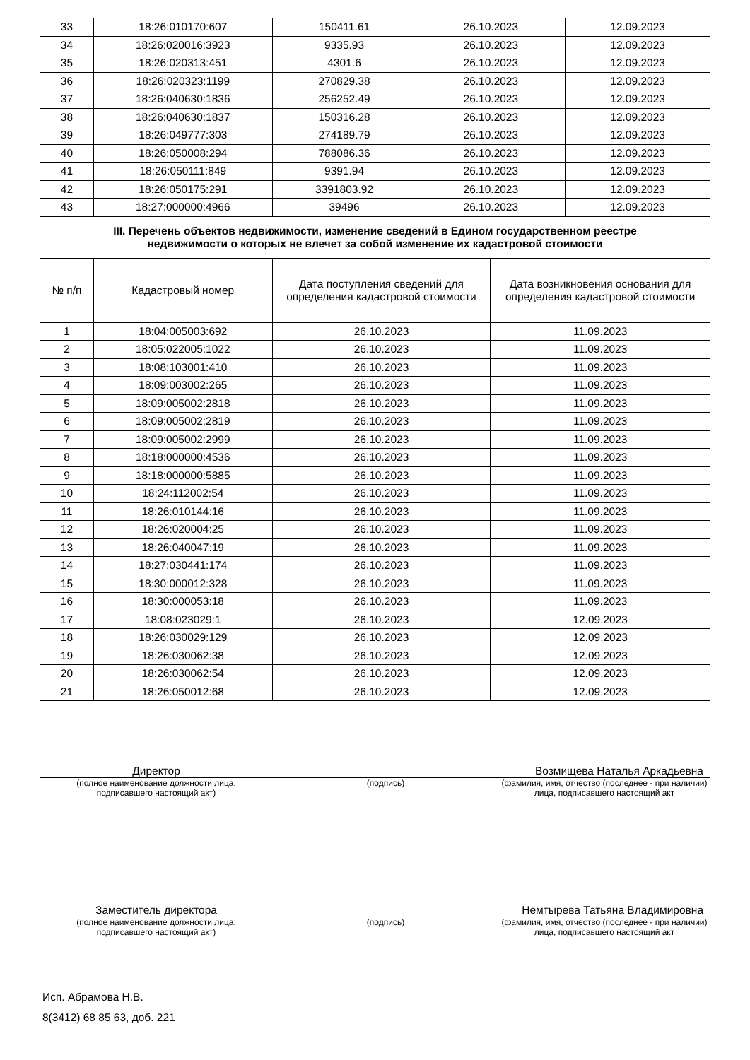| 33 | 18:26:010170:607 | 150411.61 | 26.10.2023 | | 12.09.2023 |
| 34 | 18:26:020016:3923 | 9335.93 | 26.10.2023 | | 12.09.2023 |
| 35 | 18:26:020313:451 | 4301.6 | 26.10.2023 | | 12.09.2023 |
| 36 | 18:26:020323:1199 | 270829.38 | 26.10.2023 | | 12.09.2023 |
| 37 | 18:26:040630:1836 | 256252.49 | 26.10.2023 | | 12.09.2023 |
| 38 | 18:26:040630:1837 | 150316.28 | 26.10.2023 | | 12.09.2023 |
| 39 | 18:26:049777:303 | 274189.79 | 26.10.2023 | | 12.09.2023 |
| 40 | 18:26:050008:294 | 788086.36 | 26.10.2023 | | 12.09.2023 |
| 41 | 18:26:050111:849 | 9391.94 | 26.10.2023 | | 12.09.2023 |
| 42 | 18:26:050175:291 | 3391803.92 | 26.10.2023 | | 12.09.2023 |
| 43 | 18:27:000000:4966 | 39496 | 26.10.2023 | | 12.09.2023 |
| III. Перечень объектов недвижимости, изменение сведений в Едином государственном реестре недвижимости о которых не влечет за собой изменение их кадастровой стоимости | | | | | |
| № п/п | Кадастровый номер | Дата поступления сведений для определения кадастровой стоимости | | Дата возникновения основания для определения кадастровой стоимости | |
| 1 | 18:04:005003:692 | 26.10.2023 | | 11.09.2023 | |
| 2 | 18:05:022005:1022 | 26.10.2023 | | 11.09.2023 | |
| 3 | 18:08:103001:410 | 26.10.2023 | | 11.09.2023 | |
| 4 | 18:09:003002:265 | 26.10.2023 | | 11.09.2023 | |
| 5 | 18:09:005002:2818 | 26.10.2023 | | 11.09.2023 | |
| 6 | 18:09:005002:2819 | 26.10.2023 | | 11.09.2023 | |
| 7 | 18:09:005002:2999 | 26.10.2023 | | 11.09.2023 | |
| 8 | 18:18:000000:4536 | 26.10.2023 | | 11.09.2023 | |
| 9 | 18:18:000000:5885 | 26.10.2023 | | 11.09.2023 | |
| 10 | 18:24:112002:54 | 26.10.2023 | | 11.09.2023 | |
| 11 | 18:26:010144:16 | 26.10.2023 | | 11.09.2023 | |
| 12 | 18:26:020004:25 | 26.10.2023 | | 11.09.2023 | |
| 13 | 18:26:040047:19 | 26.10.2023 | | 11.09.2023 | |
| 14 | 18:27:030441:174 | 26.10.2023 | | 11.09.2023 | |
| 15 | 18:30:000012:328 | 26.10.2023 | | 11.09.2023 | |
| 16 | 18:30:000053:18 | 26.10.2023 | | 11.09.2023 | |
| 17 | 18:08:023029:1 | 26.10.2023 | | 12.09.2023 | |
| 18 | 18:26:030029:129 | 26.10.2023 | | 12.09.2023 | |
| 19 | 18:26:030062:38 | 26.10.2023 | | 12.09.2023 | |
| 20 | 18:26:030062:54 | 26.10.2023 | | 12.09.2023 | |
| 21 | 18:26:050012:68 | 26.10.2023 | | 12.09.2023 | |
Директор Возмищева Наталья Аркадьевна
(полное наименование должности лица,
подписавшего настоящий акт) (подпись) (фамилия, имя, отчество (последнее - при наличии) лица, подписавшего настоящий акт
Заместитель директора Немтырева Татьяна Владимировна
(полное наименование должности лица,
подписавшего настоящий акт) (подпись) (фамилия, имя, отчество (последнее - при наличии) лица, подписавшего настоящий акт
Исп. Абрамова Н.В.
8(3412) 68 85 63, доб. 221